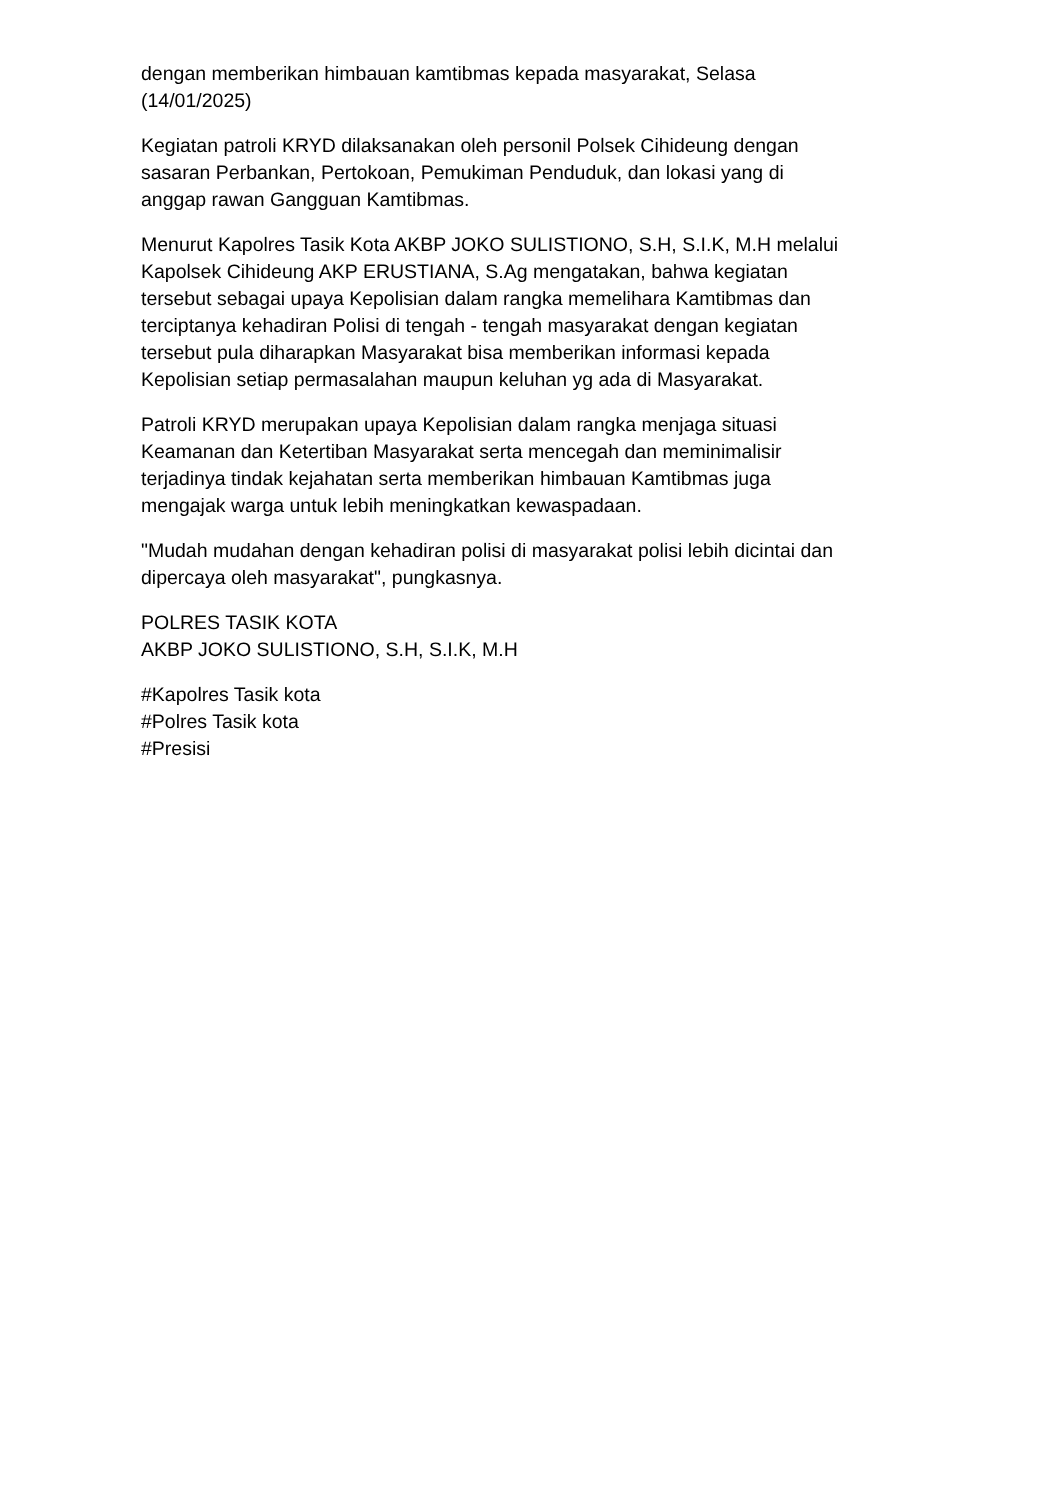dengan memberikan himbauan kamtibmas kepada masyarakat, Selasa
(14/01/2025)
Kegiatan patroli KRYD dilaksanakan oleh personil Polsek Cihideung dengan
sasaran Perbankan, Pertokoan, Pemukiman Penduduk, dan lokasi yang di
anggap rawan Gangguan Kamtibmas.
Menurut Kapolres Tasik Kota AKBP JOKO SULISTIONO, S.H, S.I.K, M.H melalui
Kapolsek Cihideung AKP ERUSTIANA, S.Ag mengatakan, bahwa kegiatan
tersebut sebagai upaya Kepolisian dalam rangka memelihara Kamtibmas dan
terciptanya kehadiran Polisi di tengah - tengah masyarakat dengan kegiatan
tersebut pula diharapkan Masyarakat bisa memberikan informasi kepada
Kepolisian setiap permasalahan maupun keluhan yg ada di Masyarakat.
Patroli KRYD merupakan upaya Kepolisian dalam rangka menjaga situasi
Keamanan dan Ketertiban Masyarakat serta mencegah dan meminimalisir
terjadinya tindak kejahatan serta memberikan himbauan Kamtibmas juga
mengajak warga untuk lebih meningkatkan kewaspadaan.
"Mudah mudahan dengan kehadiran polisi di masyarakat polisi lebih dicintai dan
dipercaya oleh masyarakat", pungkasnya.
POLRES TASIK KOTA
AKBP JOKO SULISTIONO, S.H, S.I.K, M.H
#Kapolres Tasik kota
#Polres Tasik kota
#Presisi